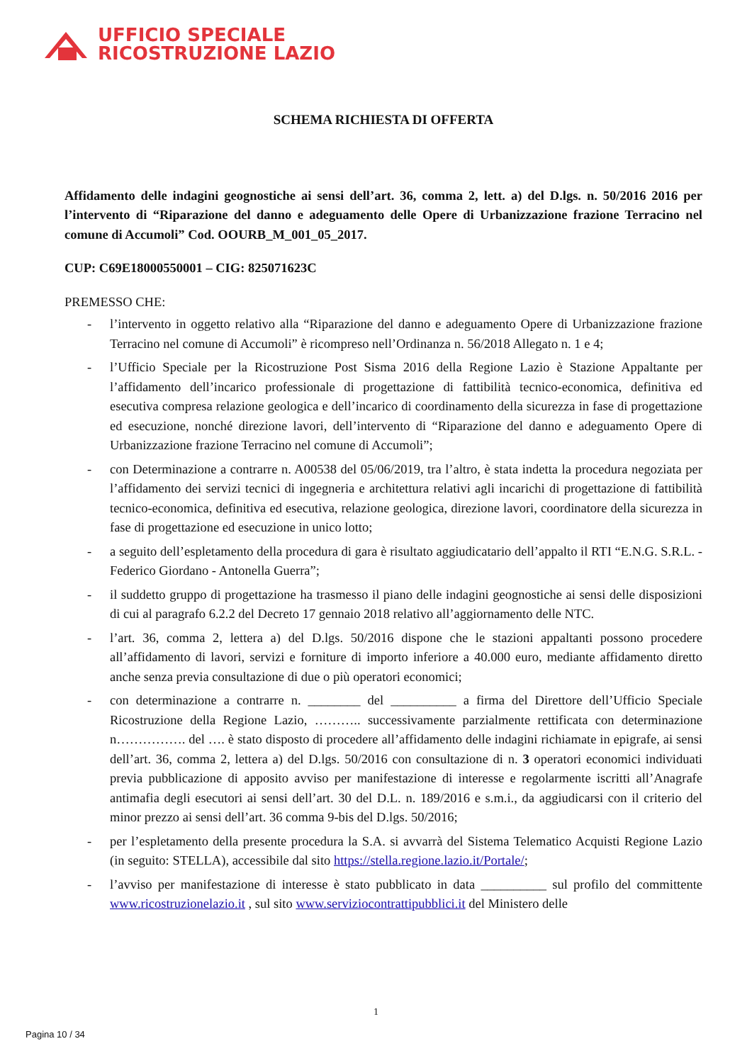UFFICIO SPECIALE
RICOSTRUZIONE LAZIO
SCHEMA RICHIESTA DI OFFERTA
Affidamento delle indagini geognostiche ai sensi dell’art. 36, comma 2, lett. a) del D.lgs. n. 50/2016 2016 per l’intervento di “Riparazione del danno e adeguamento delle Opere di Urbanizzazione frazione Terracino nel comune di Accumoli” Cod. OOURB_M_001_05_2017.
CUP: C69E18000550001 – CIG: 825071623C
PREMESSO CHE:
- l’intervento in oggetto relativo alla “Riparazione del danno e adeguamento Opere di Urbanizzazione frazione Terracino nel comune di Accumoli” è ricompreso nell’Ordinanza n. 56/2018 Allegato n. 1 e 4;
- l’Ufficio Speciale per la Ricostruzione Post Sisma 2016 della Regione Lazio è Stazione Appaltante per l’affidamento dell’incarico professionale di progettazione di fattibilità tecnico-economica, definitiva ed esecutiva compresa relazione geologica e dell’incarico di coordinamento della sicurezza in fase di progettazione ed esecuzione, nonché direzione lavori, dell’intervento di “Riparazione del danno e adeguamento Opere di Urbanizzazione frazione Terracino nel comune di Accumoli”;
- con Determinazione a contrarre n. A00538 del 05/06/2019, tra l’altro, è stata indetta la procedura negoziata per l’affidamento dei servizi tecnici di ingegneria e architettura relativi agli incarichi di progettazione di fattibilità tecnico-economica, definitiva ed esecutiva, relazione geologica, direzione lavori, coordinatore della sicurezza in fase di progettazione ed esecuzione in unico lotto;
- a seguito dell’espletamento della procedura di gara è risultato aggiudicatario dell’appalto il RTI “E.N.G. S.R.L. - Federico Giordano - Antonella Guerra”;
- il suddetto gruppo di progettazione ha trasmesso il piano delle indagini geognostiche ai sensi delle disposizioni di cui al paragrafo 6.2.2 del Decreto 17 gennaio 2018 relativo all’aggiornamento delle NTC.
- l’art. 36, comma 2, lettera a) del D.lgs. 50/2016 dispone che le stazioni appaltanti possono procedere all’affidamento di lavori, servizi e forniture di importo inferiore a 40.000 euro, mediante affidamento diretto anche senza previa consultazione di due o più operatori economici;
- con determinazione a contrarre n. ________ del __________ a firma del Direttore dell’Ufficio Speciale Ricostruzione della Regione Lazio, ……….. successivamente parzialmente rettificata con determinazione n……………. del …. è stato disposto di procedere all’affidamento delle indagini richiamate in epigrafe, ai sensi dell’art. 36, comma 2, lettera a) del D.lgs. 50/2016 con consultazione di n. 3 operatori economici individuati previa pubblicazione di apposito avviso per manifestazione di interesse e regolarmente iscritti all’Anagrafe antimafia degli esecutori ai sensi dell’art. 30 del D.L. n. 189/2016 e s.m.i., da aggiudicarsi con il criterio del minor prezzo ai sensi dell’art. 36 comma 9-bis del D.lgs. 50/2016;
- per l’espletamento della presente procedura la S.A. si avvarrà del Sistema Telematico Acquisti Regione Lazio (in seguito: STELLA), accessibile dal sito https://stella.regione.lazio.it/Portale/;
- l’avviso per manifestazione di interesse è stato pubblicato in data __________ sul profilo del committente www.ricostruzionelazio.it , sul sito www.serviziocontrattipubblici.it del Ministero delle
1
Pagina 10 / 34